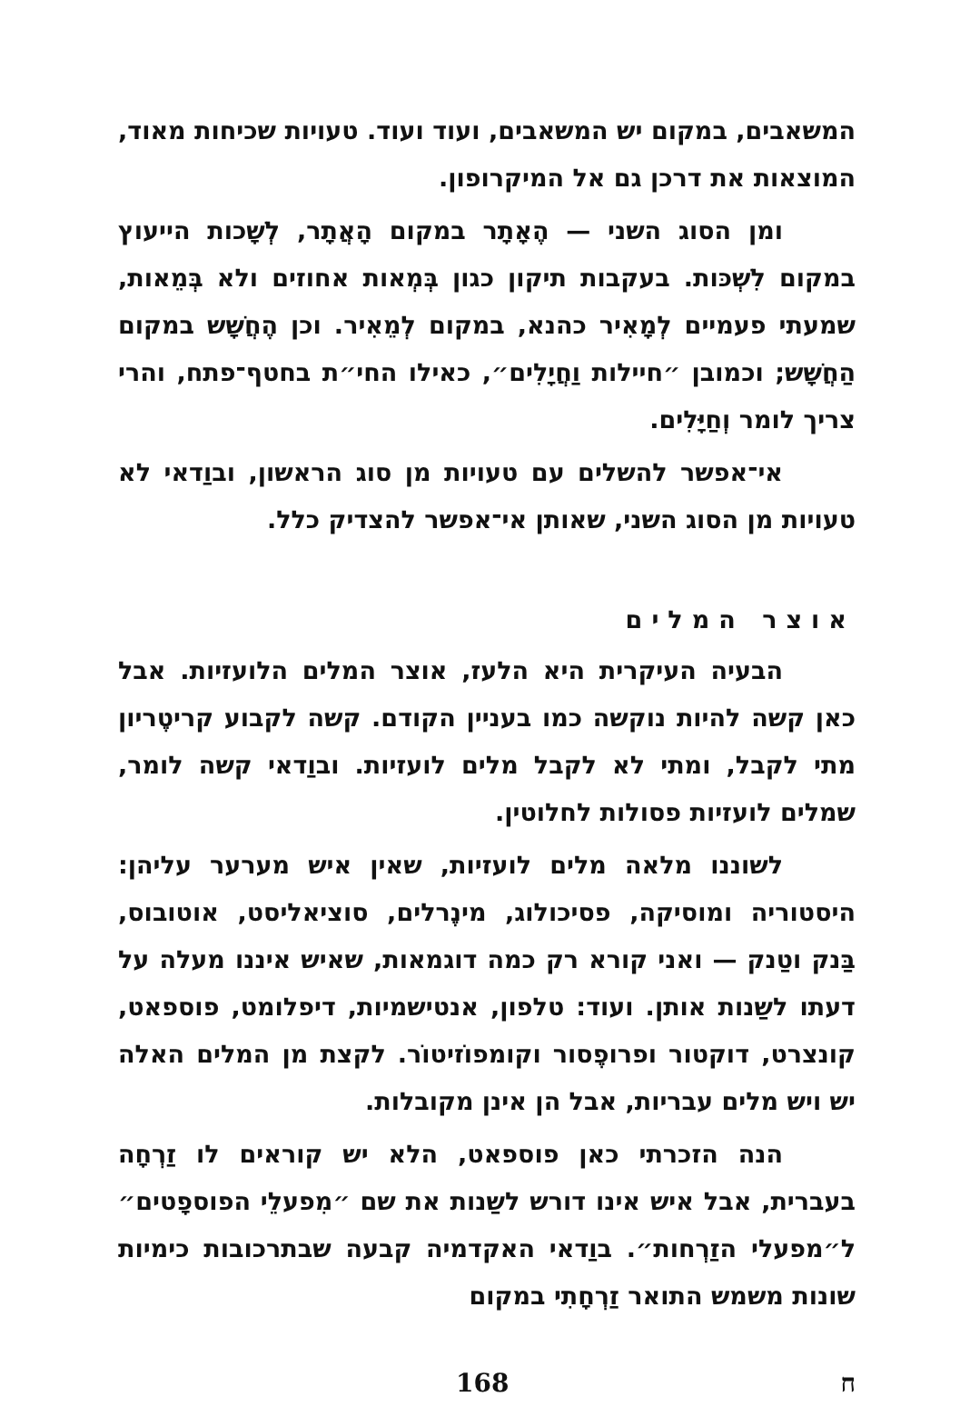המשאבים, במקום יש המשאבים, ועוד ועוד. טעויות שכיחות מאוד, המוצאות את דרכן גם אל המיקרופון.
ומן הסוג השני — הֶאָתָר במקום הָאֲתָר, לְשָׁכות הייעוץ במקום לִשְׁכּות. בעקבות תיקון כגון בְּמְאות אחוזים ולא בְּמֵאות, שמעתי פעמיים לְמָאִיר כהנא, במקום לְמֵאִיר. וכן הֶחֲשָׁש במקום הַחֲשָׁש; וכמובן ״חיילות וַחֲיָלִים״, כאילו החי״ת בחטף־פתח, והרי צריך לומר וְחַיָּלִים.
אי־אפשר להשלים עם טעויות מן סוג הראשון, ובוַדאי לא טעויות מן הסוג השני, שאותן אי־אפשר להצדיק כלל.
אוצר המלים
הבעיה העיקרית היא הלעז, אוצר המלים הלועזיות. אבל כאן קשה להיות נוקשה כמו בעניין הקודם. קשה לקבוע קריטֶריון מתי לקבל, ומתי לא לקבל מלים לועזיות. ובוַדאי קשה לומר, שמלים לועזיות פסולות לחלוטין.
לשוננו מלאה מלים לועזיות, שאין איש מערער עליהן: היסטוריה ומוסיקה, פסיכולוג, מינֶרלים, סוציאליסט, אוטובוס, בַּנק וטַנק — ואני קורא רק כמה דוגמאות, שאיש איננו מעלה על דעתו לשַנות אותן. ועוד: טלפון, אנטישמיות, דיפלומט, פוספאט, קונצרט, דוקטור ופרופֶסור וקומפוֹזיטוֹר. לקצת מן המלים האלה יש ויש מלים עבריות, אבל הן אינן מקובלות.
הנה הזכרתי כאן פוספאט, הלא יש קוראים לו זַרְחָה בעברית, אבל איש אינו דורש לשַנות את שם ״מִפעלֵי הפוספָטים״ ל״מפעלי הזַרְחות״. בוַדאי האקדמיה קבעה שבתרכובות כימיות שונות משמש התואר זַרְחָתִי במקום
168 ח